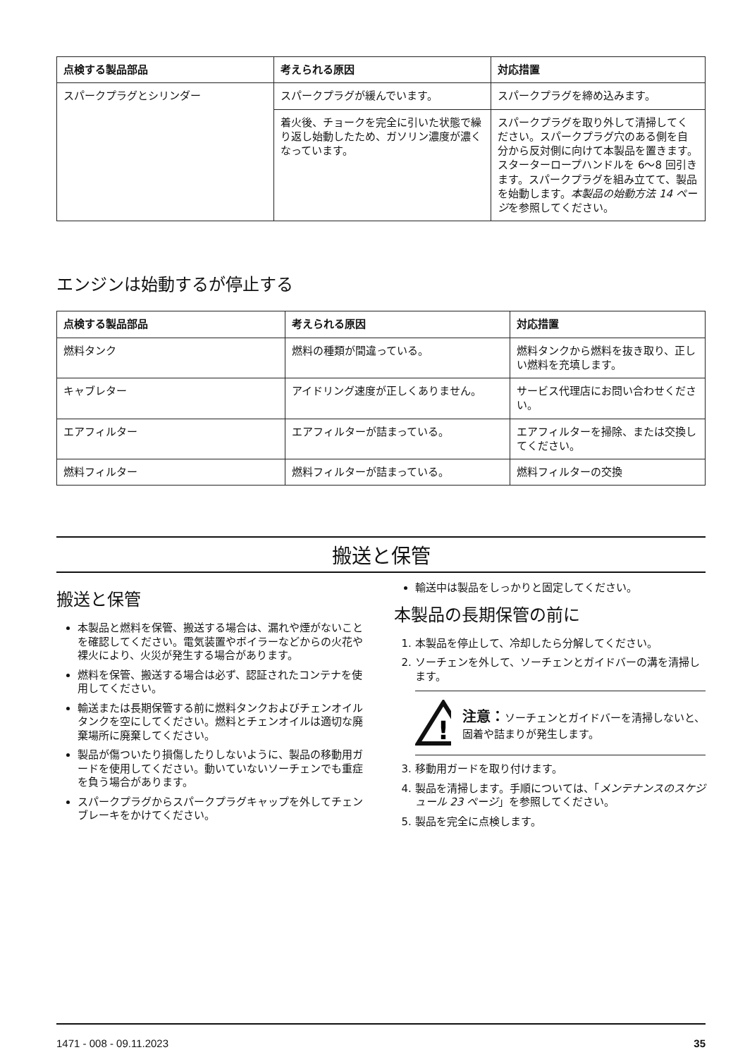| 点検する製品部品 | 考えられる原因 | 対応措置 |
| --- | --- | --- |
| スパークプラグとシリンダー | スパークプラグが緩んでいます。 | スパークプラグを締め込みます。 |
| | 着火後、チョークを完全に引いた状態で繰り返し始動したため、ガソリン濃度が濃くなっています。 | スパークプラグを取り外して清掃してください。スパークプラグ穴のある側を自分から反対側に向けて本製品を置きます。スターターロープハンドルを 6～8 回引きます。スパークプラグを組み立てて、製品を始動します。 本製品の始動方法 14 ページ を参照してください。 |
エンジンは始動するが停止する
| 点検する製品部品 | 考えられる原因 | 対応措置 |
| --- | --- | --- |
| 燃料タンク | 燃料の種類が間違っている。 | 燃料タンクから燃料を抜き取り、正しい燃料を充填します。 |
| キャブレター | アイドリング速度が正しくありません。 | サービス代理店にお問い合わせください。 |
| エアフィルター | エアフィルターが詰まっている。 | エアフィルターを掃除、または交換してください。 |
| 燃料フィルター | 燃料フィルターが詰まっている。 | 燃料フィルターの交換 |
搬送と保管
搬送と保管
本製品と燃料を保管、搬送する場合は、漏れや煙がないことを確認してください。電気装置やボイラーなどからの火花や裸火により、火災が発生する場合があります。
燃料を保管、搬送する場合は必ず、認証されたコンテナを使用してください。
輸送または長期保管する前に燃料タンクおよびチェンオイルタンクを空にしてください。燃料とチェンオイルは適切な廃棄場所に廃棄してください。
製品が傷ついたり損傷したりしないように、製品の移動用ガードを使用してください。動いていないソーチェンでも重症を負う場合があります。
スパークプラグからスパークプラグキャップを外してチェンブレーキをかけてください。
輸送中は製品をしっかりと固定してください。
本製品の長期保管の前に
1. 本製品を停止して、冷却したら分解してください。
2. ソーチェンを外して、ソーチェンとガイドバーの溝を清掃します。
!
注意：ソーチェンとガイドバーを清掃しないと、固着や詰まりが発生します。
3. 移動用ガードを取り付けます。
4. 製品を清掃します。手順については、「メンテナンスのスケジュール 23 ページ」を参照してください。
5. 製品を完全に点検します。
1471 - 008 - 09.11.2023 35